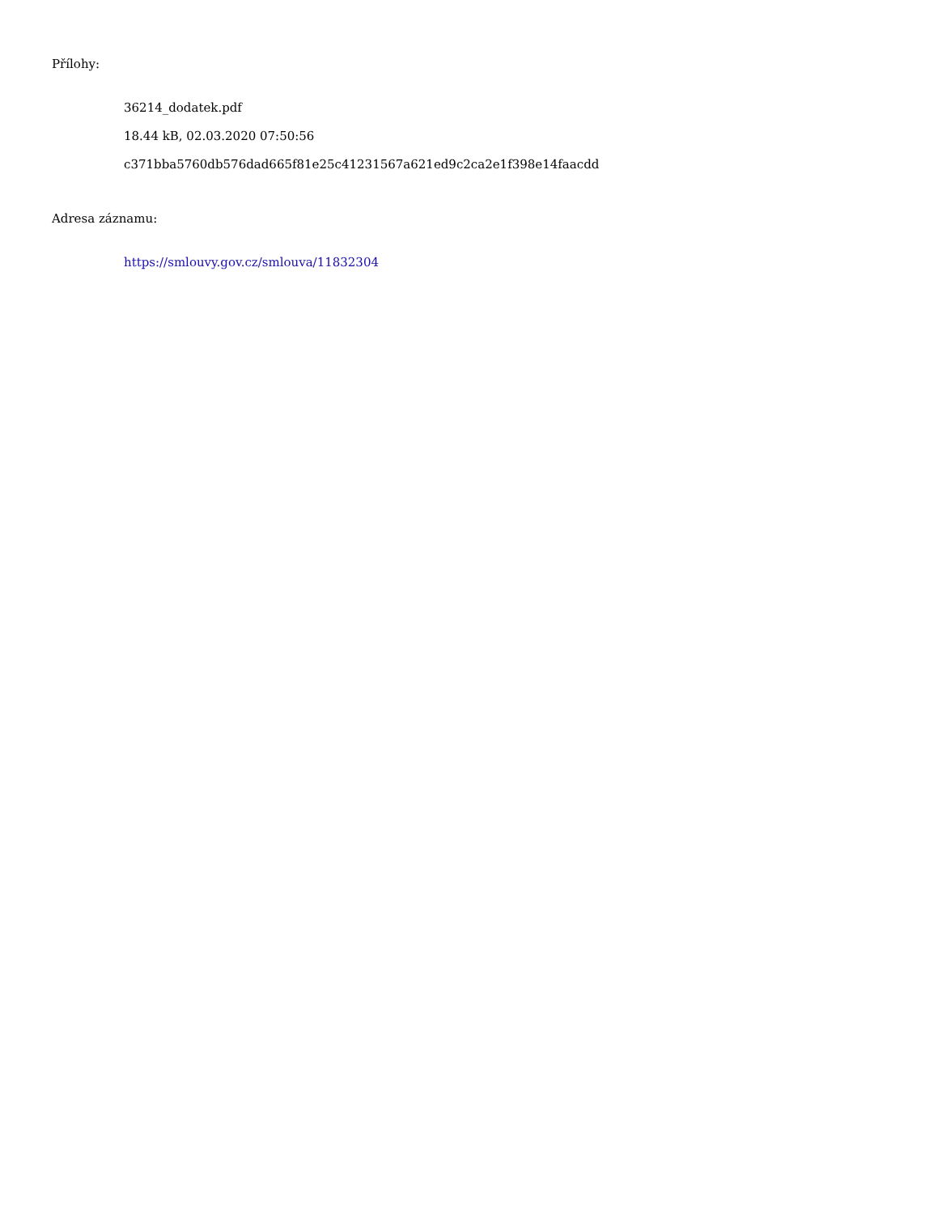Přílohy:
36214_dodatek.pdf
18.44 kB, 02.03.2020 07:50:56
c371bba5760db576dad665f81e25c41231567a621ed9c2ca2e1f398e14faacdd
Adresa záznamu:
https://smlouvy.gov.cz/smlouva/11832304